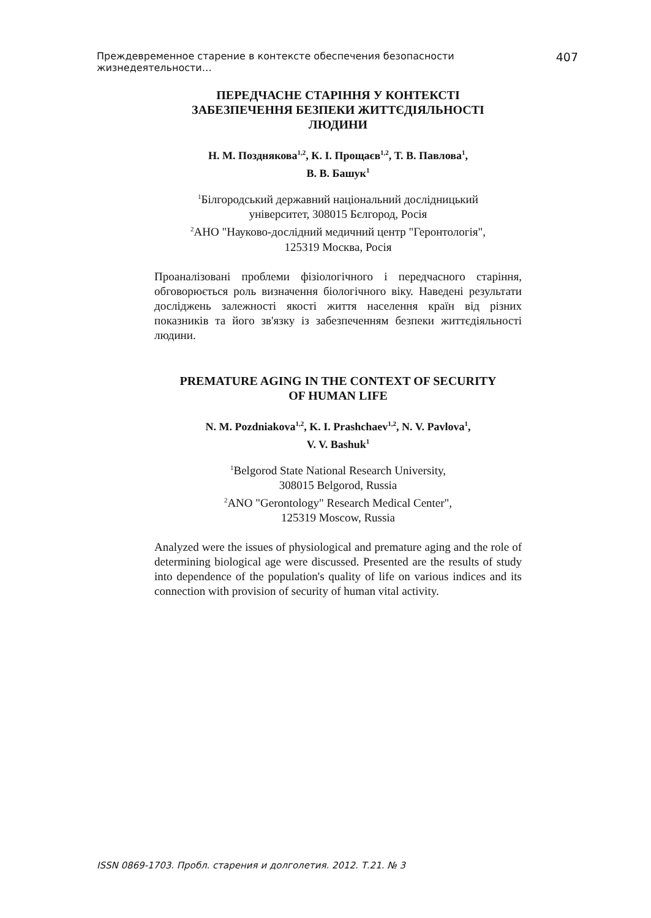Преждевременное старение в контексте обеспечения безопасности жизнедеятельности… 407
ПЕРЕДЧАСНЕ СТАРІННЯ У КОНТЕКСТІ
ЗАБЕЗПЕЧЕННЯ БЕЗПЕКИ ЖИТТЄДІЯЛЬНОСТІ
ЛЮДИНИ
Н. М. Позднякова<sup>1,2</sup>, К. І. Прощаєв<sup>1,2</sup>, Т. В. Павлова<sup>1</sup>,
В. В. Башук<sup>1</sup>
<sup>1</sup> Білгородський державний національний дослідницький
університет, 308015 Бєлгород, Росія
<sup>2</sup> АНО "Науково-дослідний медичний центр "Геронтологія",
125319 Москва, Росія
Проаналізовані проблеми фізіологічного і передчасного старіння, обговорюється роль визначення біологічного віку. Наведені результати досліджень залежності якості життя населення країн від різних показників та його зв'язку із забезпеченням безпеки життєдіяльності людини.
PREMATURE AGING IN THE CONTEXT OF SECURITY
OF HUMAN LIFE
N. M. Pozdniakova<sup>1,2</sup>, K. I. Prashchaev<sup>1,2</sup>, N. V. Pavlova<sup>1</sup>,
V. V. Bashuk<sup>1</sup>
<sup>1</sup> Belgorod State National Research University,
308015 Belgorod, Russia
<sup>2</sup> ANO "Gerontology" Research Medical Center",
125319 Moscow, Russia
Analyzed were the issues of physiological and premature aging and the role of determining biological age were discussed. Presented are the results of study into dependence of the population's quality of life on various indices and its connection with provision of security of human vital activity.
ISSN 0869-1703. Пробл. старения и долголетия. 2012. Т.21. № 3